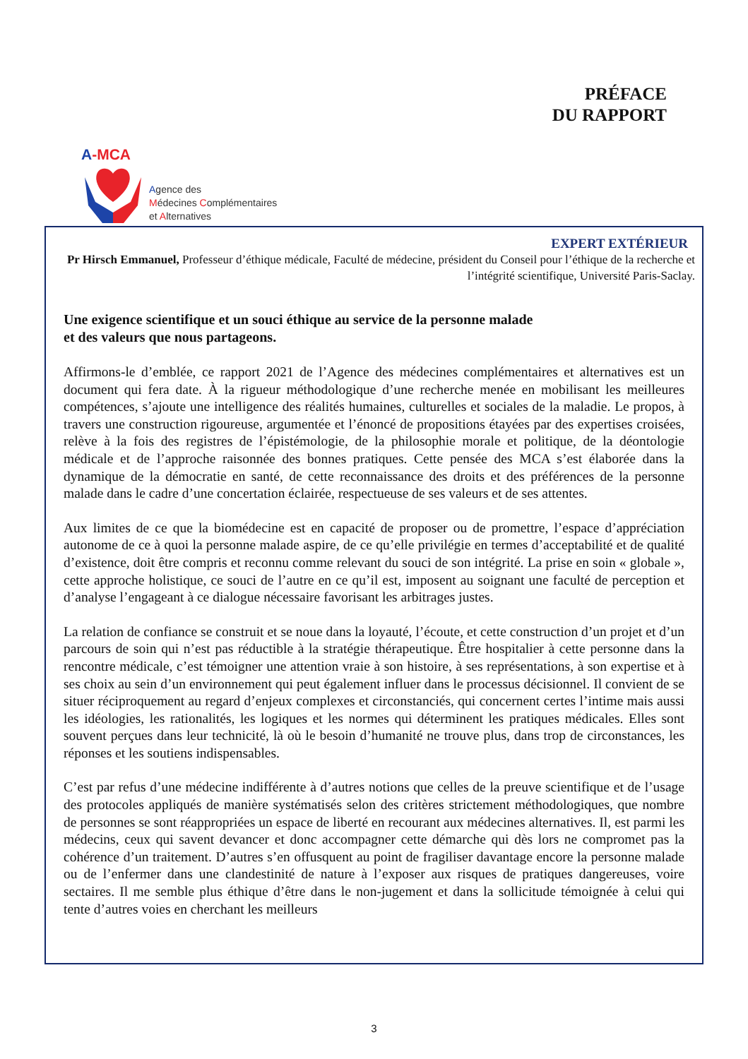A-MCA
Agence des
Médecines Complémentaires
et Alternatives
PRÉFACE
DU RAPPORT
EXPERT EXTÉRIEUR
Pr Hirsch Emmanuel, Professeur d’éthique médicale, Faculté de médecine, président du Conseil pour l’éthique de la recherche et l’intégrité scientifique, Université Paris-Saclay.
Une exigence scientifique et un souci éthique au service de la personne malade
et des valeurs que nous partageons.
Affirmons-le d’emblée, ce rapport 2021 de l’Agence des médecines complémentaires et alternatives est un document qui fera date. À la rigueur méthodologique d’une recherche menée en mobilisant les meilleures compétences, s’ajoute une intelligence des réalités humaines, culturelles et sociales de la maladie. Le propos, à travers une construction rigoureuse, argumentée et l’énoncé de propositions étayées par des expertises croisées, relève à la fois des registres de l’épistémologie, de la philosophie morale et politique, de la déontologie médicale et de l’approche raisonnée des bonnes pratiques. Cette pensée des MCA s’est élaborée dans la dynamique de la démocratie en santé, de cette reconnaissance des droits et des préférences de la personne malade dans le cadre d’une concertation éclairée, respectueuse de ses valeurs et de ses attentes.
Aux limites de ce que la biomédecine est en capacité de proposer ou de promettre, l’espace d’appréciation autonome de ce à quoi la personne malade aspire, de ce qu’elle privilégie en termes d’acceptabilité et de qualité d’existence, doit être compris et reconnu comme relevant du souci de son intégrité. La prise en soin « globale », cette approche holistique, ce souci de l’autre en ce qu’il est, imposent au soignant une faculté de perception et d’analyse l’engageant à ce dialogue nécessaire favorisant les arbitrages justes.
La relation de confiance se construit et se noue dans la loyauté, l’écoute, et cette construction d’un projet et d’un parcours de soin qui n’est pas réductible à la stratégie thérapeutique. Être hospitalier à cette personne dans la rencontre médicale, c’est témoigner une attention vraie à son histoire, à ses représentations, à son expertise et à ses choix au sein d’un environnement qui peut également influer dans le processus décisionnel. Il convient de se situer réciproquement au regard d’enjeux complexes et circonstanciés, qui concernent certes l’intime mais aussi les idéologies, les rationalités, les logiques et les normes qui déterminent les pratiques médicales. Elles sont souvent perçues dans leur technicité, là où le besoin d’humanité ne trouve plus, dans trop de circonstances, les réponses et les soutiens indispensables.
C’est par refus d’une médecine indifférente à d’autres notions que celles de la preuve scientifique et de l’usage des protocoles appliqués de manière systématisés selon des critères strictement méthodologiques, que nombre de personnes se sont réappropriées un espace de liberté en recourant aux médecines alternatives. Il, est parmi les médecins, ceux qui savent devancer et donc accompagner cette démarche qui dès lors ne compromet pas la cohérence d’un traitement. D’autres s’en offusquent au point de fragiliser davantage encore la personne malade ou de l’enfermer dans une clandestinité de nature à l’exposer aux risques de pratiques dangereuses, voire sectaires. Il me semble plus éthique d’être dans le non-jugement et dans la sollicitude témoignée à celui qui tente d’autres voies en cherchant les meilleurs
3